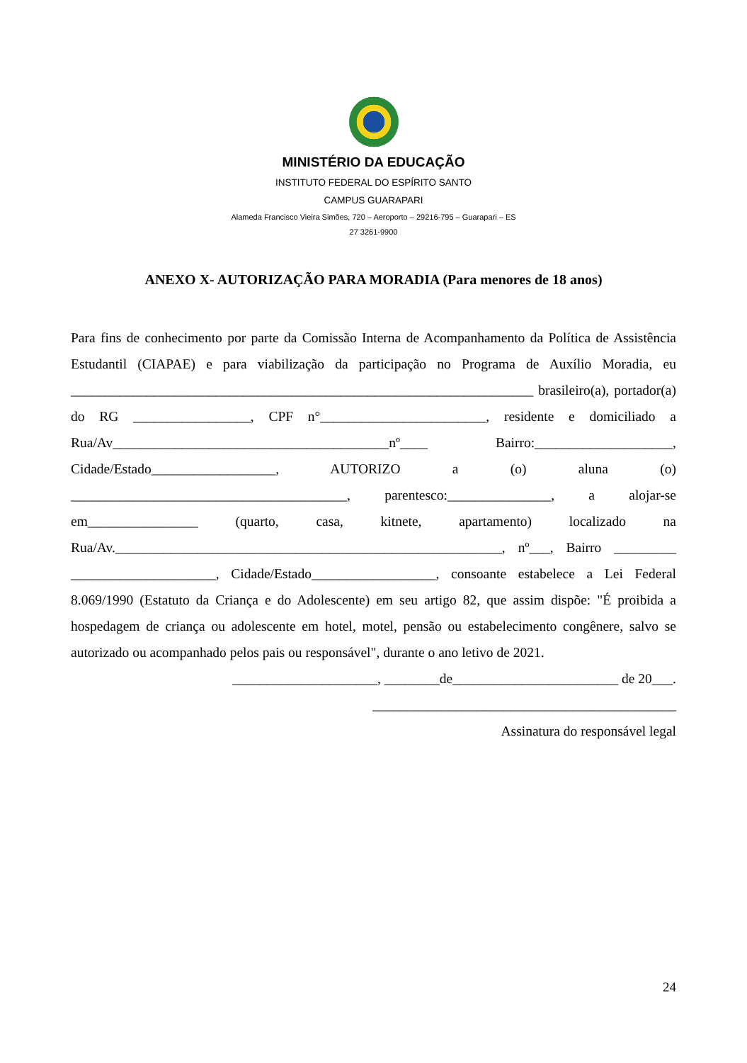MINISTÉRIO DA EDUCAÇÃO
INSTITUTO FEDERAL DO ESPÍRITO SANTO
CAMPUS GUARAPARI
Alameda Francisco Vieira Simões, 720 – Aeroporto – 29216-795 – Guarapari – ES
27 3261-9900
ANEXO X- AUTORIZAÇÃO PARA MORADIA (Para menores de 18 anos)
Para fins de conhecimento por parte da Comissão Interna de Acompanhamento da Política de Assistência Estudantil (CIAPAE) e para viabilização da participação no Programa de Auxílio Moradia, eu ___________________________________________________________________ brasileiro(a), portador(a) do RG _________________, CPF n°________________________, residente e domiciliado a Rua/Av________________________________________nº____ Bairro:____________________, Cidade/Estado__________________, AUTORIZO a (o) aluna (o) ________________________________________, parentesco:_______________, a alojar-se em________________ (quarto, casa, kitnete, apartamento) localizado na Rua/Av.________________________________________________________, nº___, Bairro _________ _____________________, Cidade/Estado__________________, consoante estabelece a Lei Federal 8.069/1990 (Estatuto da Criança e do Adolescente) em seu artigo 82, que assim dispõe: "É proibida a hospedagem de criança ou adolescente em hotel, motel, pensão ou estabelecimento congênere, salvo se autorizado ou acompanhado pelos pais ou responsável", durante o ano letivo de 2021.
_____________________, ________de________________________ de 20___.
____________________________________________
Assinatura do responsável legal
24